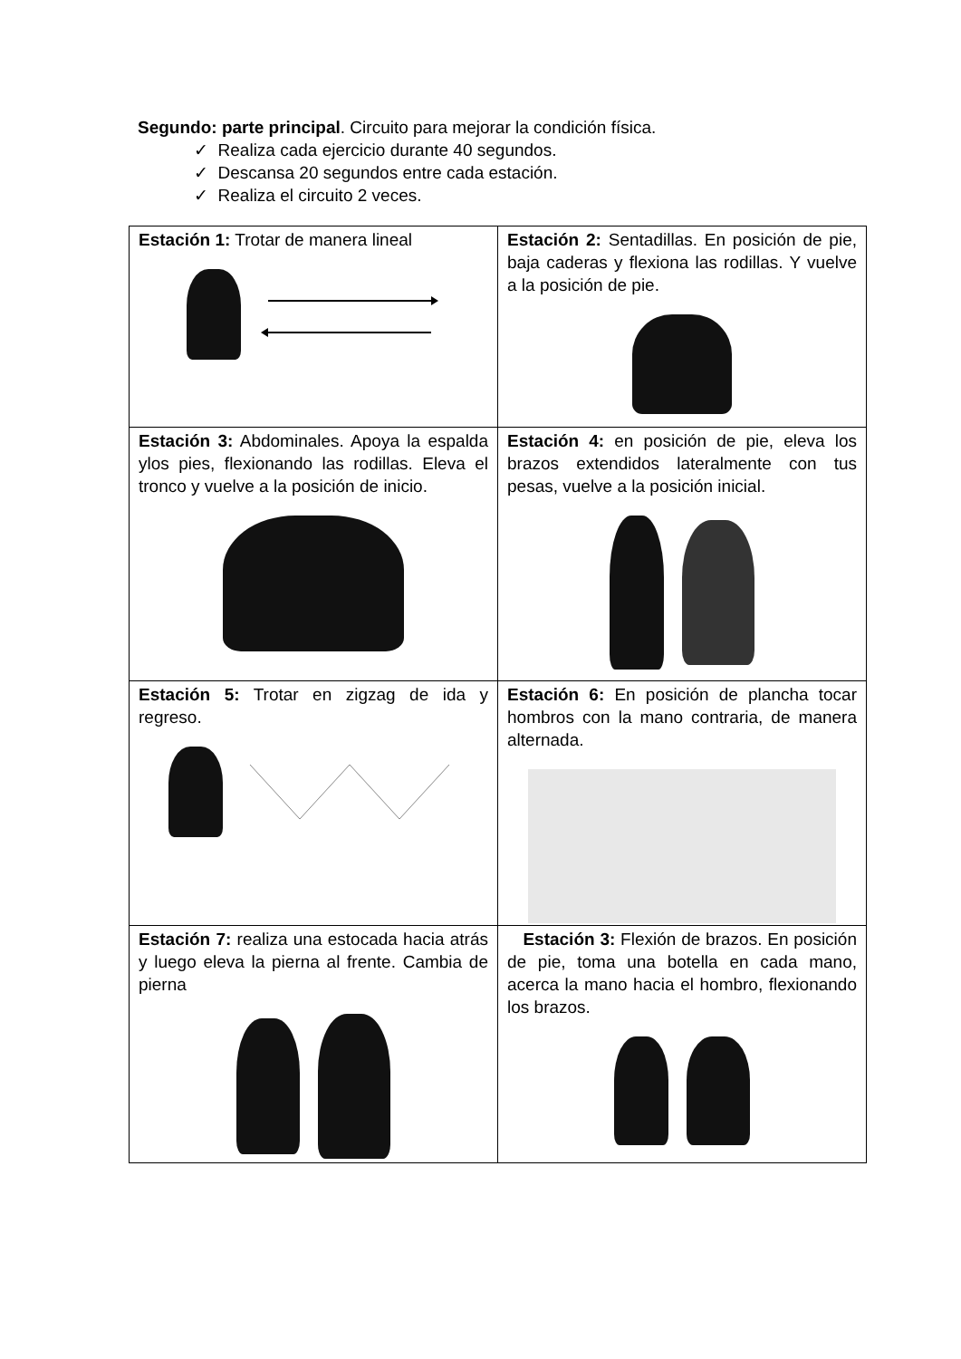Segundo: parte principal. Circuito para mejorar la condición física.
✓ Realiza cada ejercicio durante 40 segundos.
✓ Descansa 20 segundos entre cada estación.
✓ Realiza el circuito 2 veces.
| Estación 1: Trotar de manera lineal | Estación 2: Sentadillas. En posición de pie, baja caderas y flexiona las rodillas. Y vuelve a la posición de pie. |
| Estación 3: Abdominales. Apoya la espalda ylos pies, flexionando las rodillas. Eleva el tronco y vuelve a la posición de inicio. | Estación 4: en posición de pie, eleva los brazos extendidos lateralmente con tus pesas, vuelve a la posición inicial. |
| Estación 5: Trotar en zigzag de ida y regreso. | Estación 6: En posición de plancha tocar hombros con la mano contraria, de manera alternada. |
| Estación 7: realiza una estocada hacia atrás y luego eleva la pierna al frente. Cambia de pierna | Estación 3: Flexión de brazos. En posición de pie, toma una botella en cada mano, acerca la mano hacia el hombro, flexionando los brazos. |